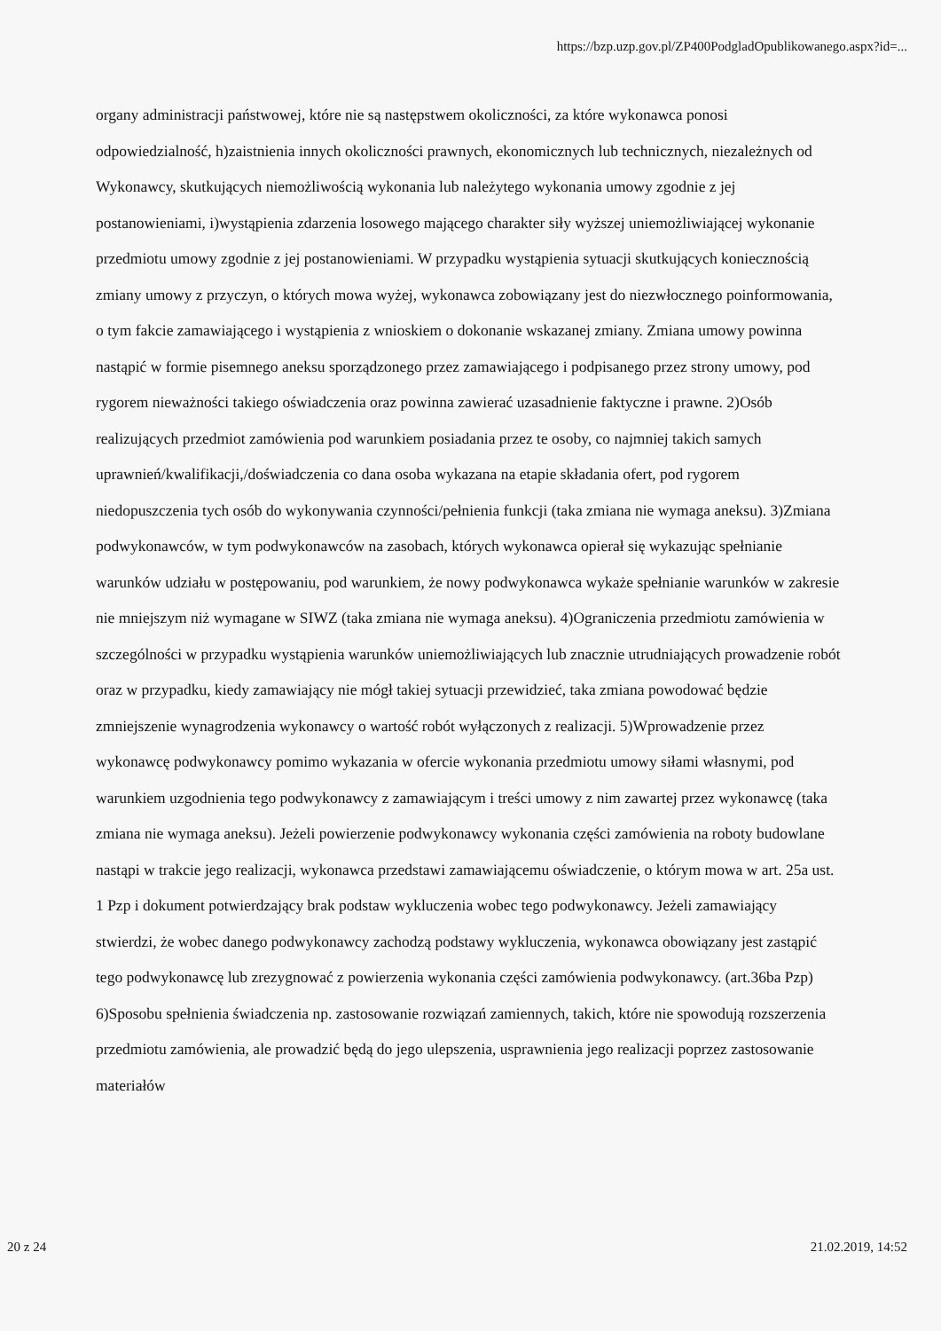https://bzp.uzp.gov.pl/ZP400PodgladOpublikowanego.aspx?id=...
organy administracji państwowej, które nie są następstwem okoliczności, za które wykonawca ponosi odpowiedzialność, h)zaistnienia innych okoliczności prawnych, ekonomicznych lub technicznych, niezależnych od Wykonawcy, skutkujących niemożliwością wykonania lub należytego wykonania umowy zgodnie z jej postanowieniami, i)wystąpienia zdarzenia losowego mającego charakter siły wyższej uniemożliwiającej wykonanie przedmiotu umowy zgodnie z jej postanowieniami. W przypadku wystąpienia sytuacji skutkujących koniecznością zmiany umowy z przyczyn, o których mowa wyżej, wykonawca zobowiązany jest do niezwłocznego poinformowania, o tym fakcie zamawiającego i wystąpienia z wnioskiem o dokonanie wskazanej zmiany. Zmiana umowy powinna nastąpić w formie pisemnego aneksu sporządzonego przez zamawiającego i podpisanego przez strony umowy, pod rygorem nieważności takiego oświadczenia oraz powinna zawierać uzasadnienie faktyczne i prawne. 2)Osób realizujących przedmiot zamówienia pod warunkiem posiadania przez te osoby, co najmniej takich samych uprawnień/kwalifikacji,/doświadczenia co dana osoba wykazana na etapie składania ofert, pod rygorem niedopuszczenia tych osób do wykonywania czynności/pełnienia funkcji (taka zmiana nie wymaga aneksu). 3)Zmiana podwykonawców, w tym podwykonawców na zasobach, których wykonawca opierał się wykazując spełnianie warunków udziału w postępowaniu, pod warunkiem, że nowy podwykonawca wykaże spełnianie warunków w zakresie nie mniejszym niż wymagane w SIWZ (taka zmiana nie wymaga aneksu). 4)Ograniczenia przedmiotu zamówienia w szczególności w przypadku wystąpienia warunków uniemożliwiających lub znacznie utrudniających prowadzenie robót oraz w przypadku, kiedy zamawiający nie mógł takiej sytuacji przewidzieć, taka zmiana powodować będzie zmniejszenie wynagrodzenia wykonawcy o wartość robót wyłączonych z realizacji. 5)Wprowadzenie przez wykonawcę podwykonawcy pomimo wykazania w ofercie wykonania przedmiotu umowy siłami własnymi, pod warunkiem uzgodnienia tego podwykonawcy z zamawiającym i treści umowy z nim zawartej przez wykonawcę (taka zmiana nie wymaga aneksu). Jeżeli powierzenie podwykonawcy wykonania części zamówienia na roboty budowlane nastąpi w trakcie jego realizacji, wykonawca przedstawi zamawiającemu oświadczenie, o którym mowa w art. 25a ust. 1 Pzp i dokument potwierdzający brak podstaw wykluczenia wobec tego podwykonawcy. Jeżeli zamawiający stwierdzi, że wobec danego podwykonawcy zachodzą podstawy wykluczenia, wykonawca obowiązany jest zastąpić tego podwykonawcę lub zrezygnować z powierzenia wykonania części zamówienia podwykonawcy. (art.36ba Pzp) 6)Sposobu spełnienia świadczenia np. zastosowanie rozwiązań zamiennych, takich, które nie spowodują rozszerzenia przedmiotu zamówienia, ale prowadzić będą do jego ulepszenia, usprawnienia jego realizacji poprzez zastosowanie materiałów
20 z 24 21.02.2019, 14:52